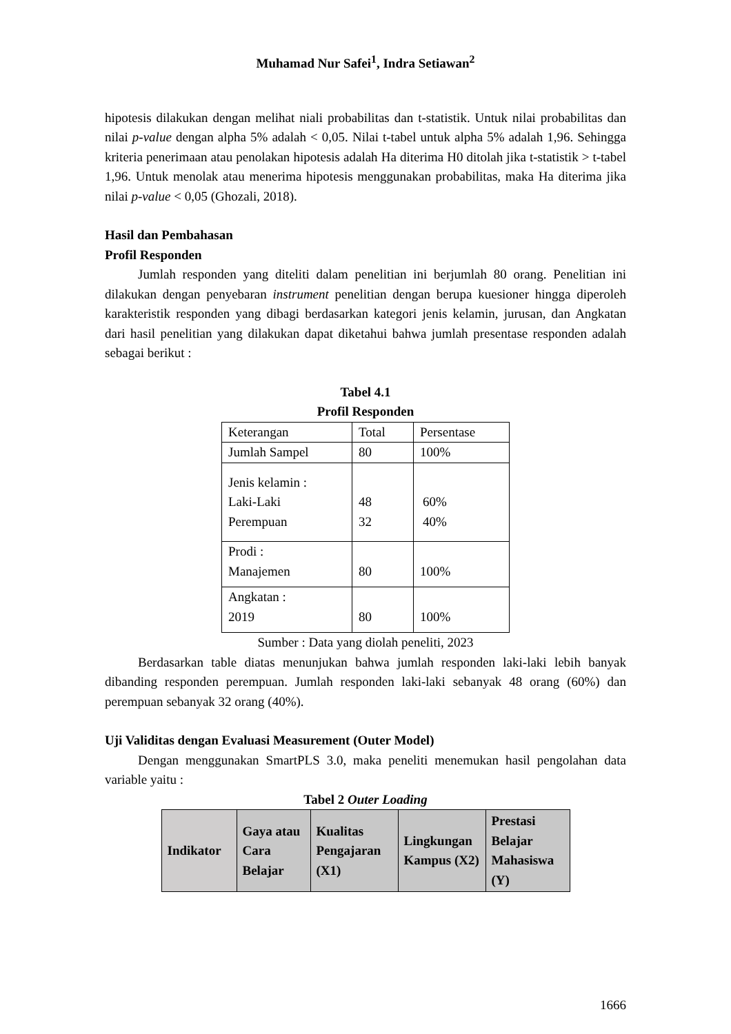Muhamad Nur Safei<sup>1</sup>, Indra Setiawan<sup>2</sup>
hipotesis dilakukan dengan melihat niali probabilitas dan t-statistik. Untuk nilai probabilitas dan nilai p-value dengan alpha 5% adalah < 0,05. Nilai t-tabel untuk alpha 5% adalah 1,96. Sehingga kriteria penerimaan atau penolakan hipotesis adalah Ha diterima H0 ditolah jika t-statistik > t-tabel 1,96. Untuk menolak atau menerima hipotesis menggunakan probabilitas, maka Ha diterima jika nilai p-value < 0,05 (Ghozali, 2018).
Hasil dan Pembahasan
Profil Responden
Jumlah responden yang diteliti dalam penelitian ini berjumlah 80 orang. Penelitian ini dilakukan dengan penyebaran instrument penelitian dengan berupa kuesioner hingga diperoleh karakteristik responden yang dibagi berdasarkan kategori jenis kelamin, jurusan, dan Angkatan dari hasil penelitian yang dilakukan dapat diketahui bahwa jumlah presentase responden adalah sebagai berikut :
Tabel 4.1
Profil Responden
| Keterangan | Total | Persentase |
| Jumlah Sampel | 80 | 100% |
| Jenis kelamin : Laki-Laki Perempuan | 48 32 | 60% 40% |
| Prodi : Manajemen | 80 | 100% |
| Angkatan : 2019 | 80 | 100% |
Sumber : Data yang diolah peneliti, 2023
Berdasarkan table diatas menunjukan bahwa jumlah responden laki-laki lebih banyak dibanding responden perempuan. Jumlah responden laki-laki sebanyak 48 orang (60%) dan perempuan sebanyak 32 orang (40%).
Uji Validitas dengan Evaluasi Measurement (Outer Model)
Dengan menggunakan SmartPLS 3.0, maka peneliti menemukan hasil pengolahan data variable yaitu :
Tabel 2 Outer Loading
| Indikator | Gaya atau Cara Belajar | Kualitas Pengajaran (X1) | Lingkungan Kampus (X2) | Prestasi Belajar Mahasiswa (Y) |
| --- | --- | --- | --- | --- |
1666